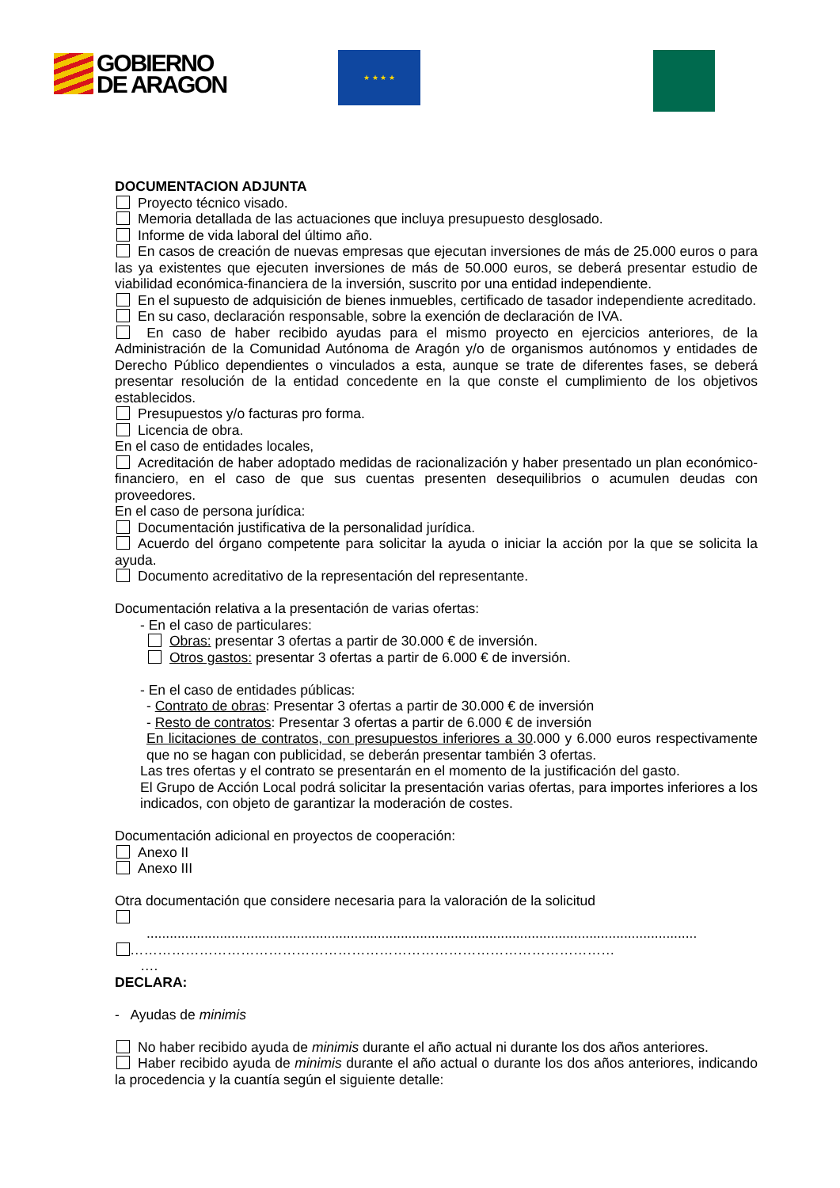GOBIERNO
DE ARAGON
★ ★ ★ ★
DOCUMENTACION ADJUNTA
Proyecto técnico visado.
Memoria detallada de las actuaciones que incluya presupuesto desglosado.
Informe de vida laboral del último año.
En casos de creación de nuevas empresas que ejecutan inversiones de más de 25.000 euros o para las ya existentes que ejecuten inversiones de más de 50.000 euros, se deberá presentar estudio de viabilidad económica-financiera de la inversión, suscrito por una entidad independiente.
En el supuesto de adquisición de bienes inmuebles, certificado de tasador independiente acreditado.
En su caso, declaración responsable, sobre la exención de declaración de IVA.
En caso de haber recibido ayudas para el mismo proyecto en ejercicios anteriores, de la Administración de la Comunidad Autónoma de Aragón y/o de organismos autónomos y entidades de Derecho Público dependientes o vinculados a esta, aunque se trate de diferentes fases, se deberá presentar resolución de la entidad concedente en la que conste el cumplimiento de los objetivos establecidos.
Presupuestos y/o facturas pro forma.
Licencia de obra.
En el caso de entidades locales,
Acreditación de haber adoptado medidas de racionalización y haber presentado un plan económico-financiero, en el caso de que sus cuentas presenten desequilibrios o acumulen deudas con proveedores.
En el caso de persona jurídica:
Documentación justificativa de la personalidad jurídica.
Acuerdo del órgano competente para solicitar la ayuda o iniciar la acción por la que se solicita la ayuda.
Documento acreditativo de la representación del representante.
Documentación relativa a la presentación de varias ofertas:
- En el caso de particulares:
Obras: presentar 3 ofertas a partir de 30.000 € de inversión.
Otros gastos: presentar 3 ofertas a partir de 6.000 € de inversión.
- En el caso de entidades públicas:
- Contrato de obras: Presentar 3 ofertas a partir de 30.000 € de inversión
- Resto de contratos: Presentar 3 ofertas a partir de 6.000 € de inversión
En licitaciones de contratos, con presupuestos inferiores a 30.000 y 6.000 euros respectivamente que no se hagan con publicidad, se deberán presentar también 3 ofertas.
Las tres ofertas y el contrato se presentarán en el momento de la justificación del gasto.
El Grupo de Acción Local podrá solicitar la presentación varias ofertas, para importes inferiores a los indicados, con objeto de garantizar la moderación de costes.
Documentación adicional en proyectos de cooperación:
Anexo II
Anexo III
Otra documentación que considere necesaria para la valoración de la solicitud
...............................................................................................................................................
……………………………………………………………………………………………
….
DECLARA:
- Ayudas de minimis
No haber recibido ayuda de minimis durante el año actual ni durante los dos años anteriores.
Haber recibido ayuda de minimis durante el año actual o durante los dos años anteriores, indicando la procedencia y la cuantía según el siguiente detalle: